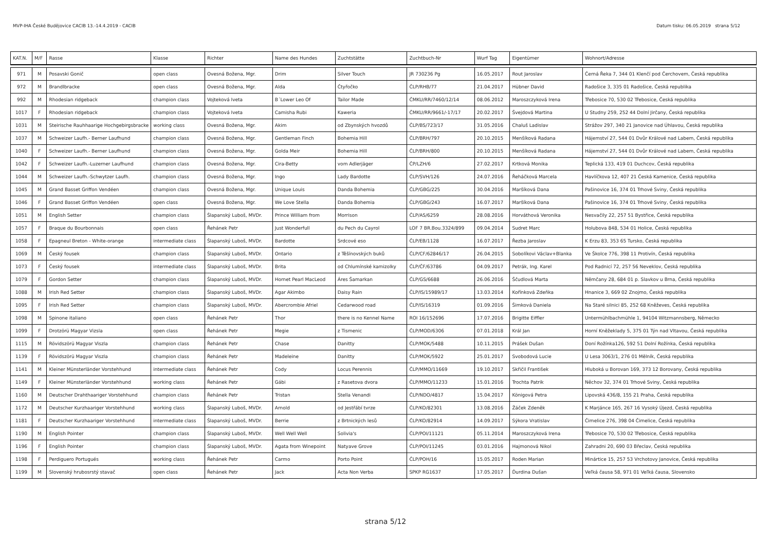MVP-IHA České Budějovice CACIB 13.-14.4.2019 - CACIB Datum tisku: 06.05.2019 strana 5/12
| KAT.N. | M/F | Rasse | Klasse | Richter | Name des Hundes | Zuchtstätte | Zuchtbuch-Nr | Wurf Tag | Eigentümer | Wohnort/Adresse |
| --- | --- | --- | --- | --- | --- | --- | --- | --- | --- | --- |
| 971 | M | Posavski Gonič | open class | Ovesná Božena, Mgr. | Drim | Silver Touch | JR 730236 Pg | 16.05.2017 | Rout Jaroslav | Černá Řeka 7, 344 01 Klenčí pod Čerchovem, Česká republika |
| 972 | M | Brandlbracke | open class | Ovesná Božena, Mgr. | Alda | Čtyřočko | ČLP/RHB/77 | 21.04.2017 | Hübner David | Radošice 3, 335 01 Radošice, Česká republika |
| 992 | M | Rhodesian ridgeback | champion class | Vojteková Iveta | B´Lower Leo Of | Tailor Made | ČMKU/RR/7460/12/14 | 08.06.2012 | Maroszczyková Irena | Třebosice 70, 530 02 Třebosice, Česká republika |
| 1017 | F | Rhodesian ridgeback | champion class | Vojteková Iveta | Camisha Rubi | Kaweria | ČMKU/RR/9661/-17/17 | 20.02.2017 | Švejdová Martina | U Studny 259, 252 44 Dolní Jirčany, Česká republika |
| 1031 | M | Steirische Rauhhaarige Hochgebirgsbracke | working class | Ovesná Božena, Mgr. | Akim | od Zbynských hvozdů | ČLP/BS/723/17 | 31.05.2016 | Chaluš Ladislav | Strážov 297, 340 21 Janovice nad Úhlavou, Česká republika |
| 1037 | M | Schweizer Laufh.- Berner Laufhund | champion class | Ovesná Božena, Mgr. | Gentleman Finch | Bohemia Hill | ČLP/BRH/797 | 20.10.2015 | Menšíková Radana | Hájemství 27, 544 01 Dvůr Králové nad Labem, Česká republika |
| 1040 | F | Schweizer Laufh.- Berner Laufhund | champion class | Ovesná Božena, Mgr. | Golda Meir | Bohemia Hill | ČLP/BRH/800 | 20.10.2015 | Menšíková Radana | Hájemství 27, 544 01 Dvůr Králové nad Labem, Česká republika |
| 1042 | F | Schweizer Laufh.-Luzerner Laufhund | champion class | Ovesná Božena, Mgr. | Cira-Betty | vom Adlerjäger | ČP/LZH/6 | 27.02.2017 | Krtková Monika | Teplická 133, 419 01 Duchcov, Česká republika |
| 1044 | M | Schweizer Laufh.-Schwytzer Laufh. | champion class | Ovesná Božena, Mgr. | Ingo | Lady Bardotte | ČLP/SVH/126 | 24.07.2016 | Řeháčková Marcela | Havlíčkova 12, 407 21 Česká Kamenice, Česká republika |
| 1045 | M | Grand Basset Griffon Vendéen | champion class | Ovesná Božena, Mgr. | Unique Louis | Danda Bohemia | ČLP/GBG/225 | 30.04.2016 | Maršíková Dana | Pašinovice 16, 374 01 Trhové Sviny, Česká republika |
| 1046 | F | Grand Basset Griffon Vendéen | open class | Ovesná Božena, Mgr. | We Love Stella | Danda Bohemia | ČLP/GBG/243 | 16.07.2017 | Maršíková Dana | Pašinovice 16, 374 01 Trhové Sviny, Česká republika |
| 1051 | M | English Setter | champion class | Šlapanský Luboš, MVDr. | Prince William from | Morrison | ČLP/AS/6259 | 28.08.2016 | Horváthová Veronika | Nesvačily 22, 257 51 Bystřice, Česká republika |
| 1057 | F | Braque du Bourbonnais | open class | Řehánek Petr | Just Wonderfull | du Pech du Cayrol | LOF 7 BR.Bou.3324/899 | 09.04.2014 | Sudret Marc | Holubova 848, 534 01 Holice, Česká republika |
| 1058 | F | Epagneul Breton - White-orange | intermediate class | Šlapanský Luboš, MVDr. | Bardotte | Srdcové eso | ČLP/EB/1128 | 16.07.2017 | Řezba Jaroslav | K Erzu 83, 353 65 Tursko, Česká republika |
| 1069 | M | Český fousek | champion class | Šlapanský Luboš, MVDr. | Ontario | z Těšínovských buků | ČLP/CF/62846/17 | 26.04.2015 | Sobolíkovi Václav+Blanka | Ve Školce 776, 398 11 Protivín, Česká republika |
| 1073 | F | Český fousek | intermediate class | Šlapanský Luboš, MVDr. | Brita | od Chlumínské kamizolky | ČLP/ČF/63786 | 04.09.2017 | Petrák, Ing. Karel | Pod Radnicí 72, 257 56 Neveklov, Česká republika |
| 1079 | F | Gordon Setter | champion class | Šlapanský Luboš, MVDr. | Hornet Pearl MacLeod | Áres Šamarkan | ČLP/GS/6688 | 26.06.2016 | Ščudlová Marta | Němčany 28, 684 01 p. Slavkov u Brna, Česká republika |
| 1088 | M | Irish Red Setter | champion class | Šlapanský Luboš, MVDr. | Agar Akimbo | Daisy Rain | ČLP/IS/15989/17 | 13.03.2014 | Kořínková Zdeňka | Hnanice 3, 669 02 Znojmo, Česká republika |
| 1095 | F | Irish Red Setter | champion class | Šlapanský Luboš, MVDr. | Abercrombie Afriel | Cedarwood road | ČLP/IS/16319 | 01.09.2016 | Šimková Daniela | Na Staré silnici 85, 252 68 Kněževes, Česká republika |
| 1098 | M | Spinone italiano | open class | Řehánek Petr | Thor | there is no Kennel Name | ROI 16/152696 | 17.07.2016 | Brigitte Eiffler | Untermühlbachmühle 1, 94104 Witzmannsberg, Německo |
| 1099 | F | Drotzörü Magyar Vizsla | open class | Řehánek Petr | Megie | z Tismenic | ČLP/MOD/6306 | 07.01.2018 | Král Jan | Horní Kněžeklady 5, 375 01 Týn nad Vltavou, Česká republika |
| 1115 | M | Rövidszörü Magyar Viszla | champion class | Řehánek Petr | Chase | Danitty | ČLP/MOK/5488 | 10.11.2015 | Prášek Dušan | Doní Rožínka126, 592 51 Dolní Rožínka, Česká republika |
| 1139 | F | Rövidszörü Magyar Viszla | champion class | Řehánek Petr | Madeleine | Danitty | ČLP/MOK/5922 | 25.01.2017 | Svobodová Lucie | U Lesa 3063/1, 276 01 Mělník, Česká republika |
| 1141 | M | Kleiner Münsterländer Vorstehhund | intermediate class | Řehánek Petr | Cody | Locus Perennis | ČLP/MMO/11669 | 19.10.2017 | Skřičil František | Hluboká u Borovan 169, 373 12 Borovany, Česká republika |
| 1149 | F | Kleiner Münsterländer Vorstehhund | working class | Řehánek Petr | Gábi | z Rasetova dvora | ČLP/MMO/11233 | 15.01.2016 | Trochta Patrik | Něchov 32, 374 01 Trhové Sviny, Česká republika |
| 1160 | M | Deutscher Drahthaariger Vorstehhund | champion class | Řehánek Petr | Tristan | Stella Venandi | ČLP/NDO/4817 | 15.04.2017 | Königová Petra | Lipovská 436/8, 155 21 Praha, Česká republika |
| 1172 | M | Deutscher Kurzhaariger Vorstehhund | working class | Šlapanský Luboš, MVDr. | Arnold | od Jestřábí tvrze | ČLP/KO/82301 | 13.08.2016 | Žáček Zdeněk | K Marjánce 165, 267 16 Vysoký Újezd, Česká republika |
| 1181 | F | Deutscher Kurzhaariger Vorstehhund | intermediate class | Šlapanský Luboš, MVDr. | Berrie | z Brtnických lesů | ČLP/KO/82914 | 14.09.2017 | Sýkora Vratislav | Čimelice 276, 398 04 Čimelice, Česká republika |
| 1190 | M | English Pointer | champion class | Šlapanský Luboš, MVDr. | Well Well Well | Solivia's | ČLP/POI/11121 | 05.11.2014 | Maroszczyková Irena | Třebosice 70, 530 02 Třebosice, Česká republika |
| 1196 | F | English Pointer | champion class | Šlapanský Luboš, MVDr. | Agata from Winepoint | Natyave Grove | ČLP/POI/11245 | 03.01.2016 | Hajmonová Nikol | Zahradni 20, 690 03 Břeclav, Česká republika |
| 1198 | F | Perdiguero Portugués | working class | Řehánek Petr | Carmo | Porto Point | ČLP/POH/16 | 15.05.2017 | Roden Marian | Minártice 15, 257 53 Vrchotovy Janovice, Česká republika |
| 1199 | M | Slovenský hrubosrstý stavač | open class | Řehánek Petr | Jack | Acta Non Verba | SPKP RG1637 | 17.05.2017 | Ďurdina Dušan | Veľká čausa 58, 971 01 Veľká čausa, Slovensko |
strana 5/12